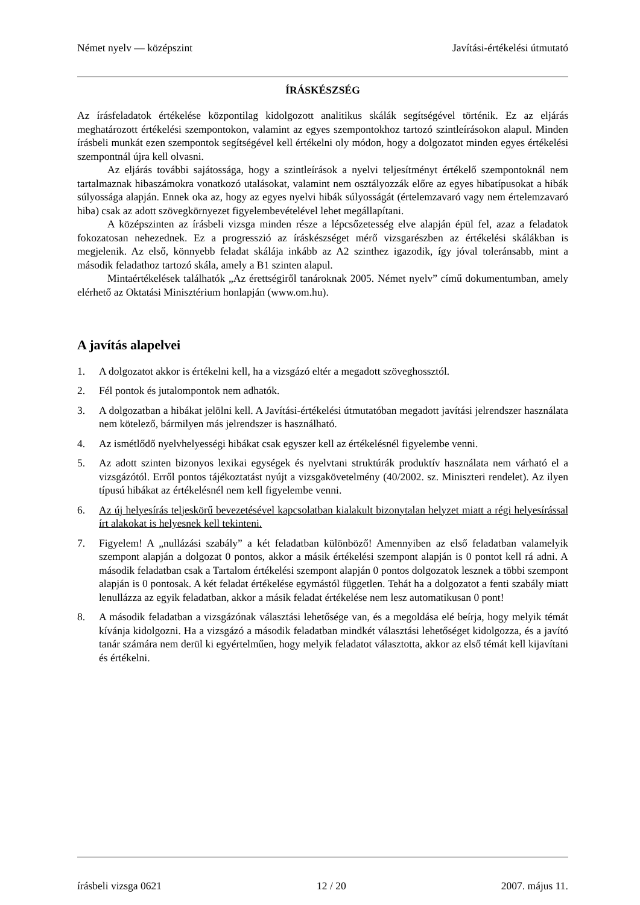Német nyelv — középszint Javítási-értékelési útmutató
ÍRÁSKÉSZSÉG
Az írásfeladatok értékelése központilag kidolgozott analitikus skálák segítségével történik. Ez az eljárás meghatározott értékelési szempontokon, valamint az egyes szempontokhoz tartozó szintleírásokon alapul. Minden írásbeli munkát ezen szempontok segítségével kell értékelni oly módon, hogy a dolgozatot minden egyes értékelési szempontnál újra kell olvasni.
Az eljárás további sajátossága, hogy a szintleírások a nyelvi teljesítményt értékelő szempontoknál nem tartalmaznak hibaszámokra vonatkozó utalásokat, valamint nem osztályozzák előre az egyes hibatípusokat a hibák súlyossága alapján. Ennek oka az, hogy az egyes nyelvi hibák súlyosságát (értelemzavaró vagy nem értelemzavaró hiba) csak az adott szövegkörnyezet figyelembevételével lehet megállapítani.
A középszinten az írásbeli vizsga minden része a lépcsőzetesség elve alapján épül fel, azaz a feladatok fokozatosan nehezednek. Ez a progresszió az íráskészséget mérő vizsgarészben az értékelési skálákban is megjelenik. Az első, könnyebb feladat skálája inkább az A2 szinthez igazodik, így jóval toleránsabb, mint a második feladathoz tartozó skála, amely a B1 szinten alapul.
Mintaértékelések találhatók „Az érettségiről tanároknak 2005. Német nyelv” című dokumentumban, amely elérhető az Oktatási Minisztérium honlapján (www.om.hu).
A javítás alapelvei
1. A dolgozatot akkor is értékelni kell, ha a vizsgázó eltér a megadott szöveghossztól.
2. Fél pontok és jutalompontok nem adhatók.
3. A dolgozatban a hibákat jelölni kell. A Javítási-értékelési útmutatóban megadott javítási jelrendszer használata nem kötelező, bármilyen más jelrendszer is használható.
4. Az ismétlődő nyelvhelyességi hibákat csak egyszer kell az értékelésnél figyelembe venni.
5. Az adott szinten bizonyos lexikai egységek és nyelvtani struktúrák produktív használata nem várható el a vizsgázótól. Erről pontos tájékoztatást nyújt a vizsgakövetelmény (40/2002. sz. Miniszteri rendelet). Az ilyen típusú hibákat az értékelésnél nem kell figyelembe venni.
6. Az új helyesírás teljeskörű bevezetésével kapcsolatban kialakult bizonytalan helyzet miatt a régi helyesírással írt alakokat is helyesnek kell tekinteni.
7. Figyelem! A „nullázási szabály” a két feladatban különböző! Amennyiben az első feladatban valamelyik szempont alapján a dolgozat 0 pontos, akkor a másik értékelési szempont alapján is 0 pontot kell rá adni. A második feladatban csak a Tartalom értékelési szempont alapján 0 pontos dolgozatok lesznek a többi szempont alapján is 0 pontosak. A két feladat értékelése egymástól független. Tehát ha a dolgozatot a fenti szabály miatt lenullázza az egyik feladatban, akkor a másik feladat értékelése nem lesz automatikusan 0 pont!
8. A második feladatban a vizsgázónak választási lehetősége van, és a megoldása elé beírja, hogy melyik témát kívánja kidolgozni. Ha a vizsgázó a második feladatban mindkét választási lehetőséget kidolgozza, és a javító tanár számára nem derül ki egyértelműen, hogy melyik feladatot választotta, akkor az első témát kell kijavítani és értékelni.
írásbeli vizsga 0621 12 / 20 2007. május 11.